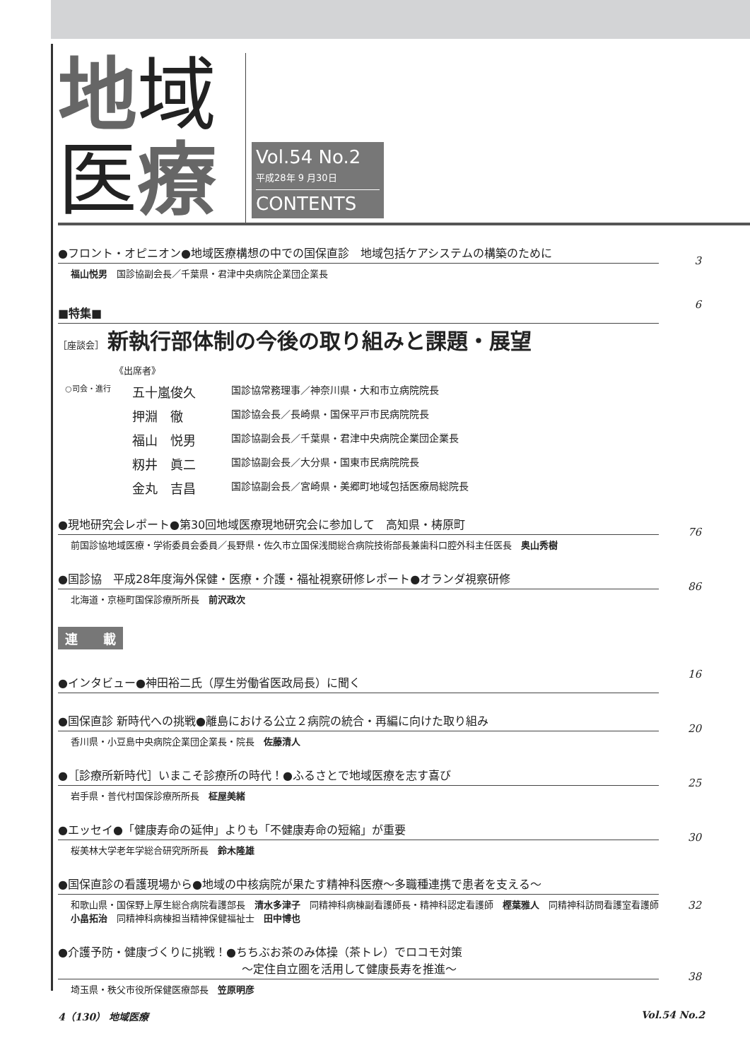地域
医療
Vol.54 No.2
平成28年 9 月30日
CONTENTS
●フロント・オピニオン●地域医療構想の中での国保直診　地域包括ケアシステムの構築のために
福山悦男　国診協副会長／千葉県・君津中央病院企業団企業長
3
■特集■
6
［座談会］ 新執行部体制の今後の取り組みと課題・展望
《出席者》
○司会・進行 五十嵐俊久 国診協常務理事／神奈川県・大和市立病院院長
押淵　徹 国診協会長／長崎県・国保平戸市民病院院長
福山　悦男 国診協副会長／千葉県・君津中央病院企業団企業長
籾井　眞二 国診協副会長／大分県・国東市民病院院長
金丸　吉昌 国診協副会長／宮崎県・美郷町地域包括医療局総院長
●現地研究会レポート●第30回地域医療現地研究会に参加して　高知県・梼原町
前国診協地域医療・学術委員会委員／長野県・佐久市立国保浅間総合病院技術部長兼歯科口腔外科主任医長　奥山秀樹
76
●国診協　平成28年度海外保健・医療・介護・福祉視察研修レポート●オランダ視察研修
北海道・京極町国保診療所所長　前沢政次
86
連　　載
●インタビュー●神田裕二氏（厚生労働省医政局長）に聞く
16
●国保直診 新時代への挑戦●離島における公立２病院の統合・再編に向けた取り組み
香川県・小豆島中央病院企業団企業長・院長　佐藤清人
20
●［診療所新時代］いまこそ診療所の時代！●ふるさとで地域医療を志す喜び
岩手県・普代村国保診療所所長　柾屋美緒
25
●エッセイ●「健康寿命の延伸」よりも「不健康寿命の短縮」が重要
桜美林大学老年学総合研究所所長　鈴木隆雄
30
●国保直診の看護現場から●地域の中核病院が果たす精神科医療～多職種連携で患者を支える～
和歌山県・国保野上厚生総合病院看護部長　清水多津子　同精神科病棟副看護師長・精神科認定看護師　樫葉雅人　同精神科訪問看護室看護師　小畠拓治　同精神科病棟担当精神保健福祉士　田中博也
32
●介護予防・健康づくりに挑戦！●ちちぶお茶のみ体操（茶トレ）でロコモ対策
～定住自立圏を活用して健康長寿を推進～
埼玉県・秩父市役所保健医療部長　笠原明彦
38
4（130） 地域医療 Vol.54 No.2